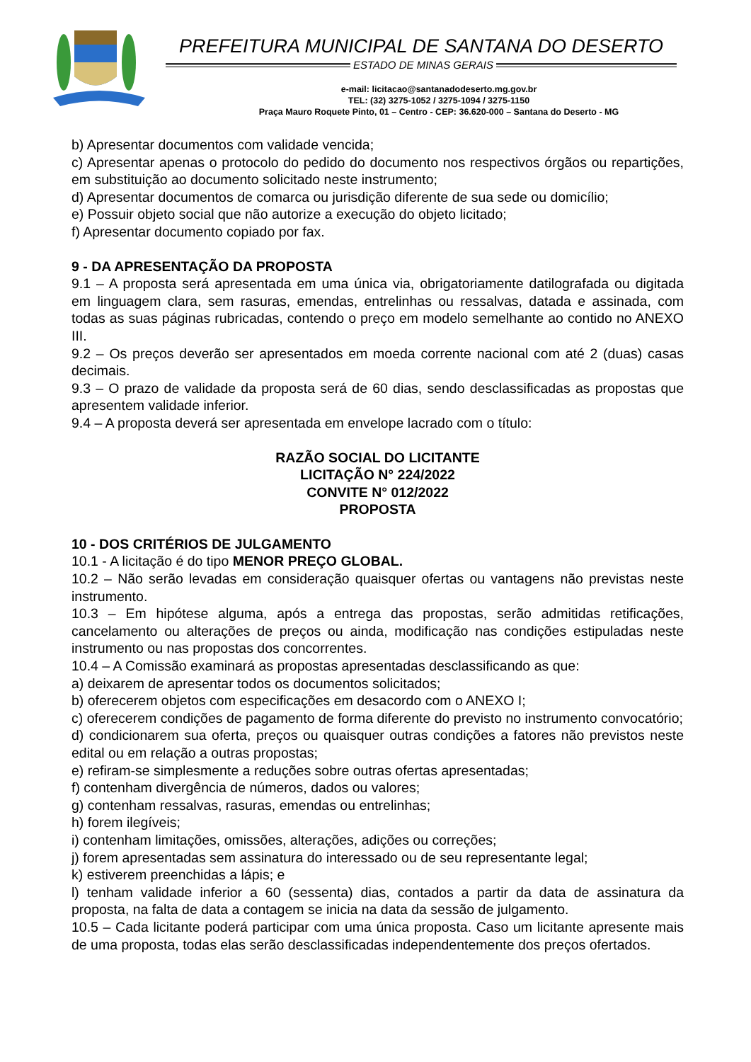PREFEITURA MUNICIPAL DE SANTANA DO DESERTO
ESTADO DE MINAS GERAIS
e-mail: licitacao@santanadodeserto.mg.gov.br
TEL: (32) 3275-1052 / 3275-1094 / 3275-1150
Praça Mauro Roquete Pinto, 01 – Centro - CEP: 36.620-000 – Santana do Deserto - MG
b) Apresentar documentos com validade vencida;
c) Apresentar apenas o protocolo do pedido do documento nos respectivos órgãos ou repartições, em substituição ao documento solicitado neste instrumento;
d) Apresentar documentos de comarca ou jurisdição diferente de sua sede ou domicílio;
e) Possuir objeto social que não autorize a execução do objeto licitado;
f) Apresentar documento copiado por fax.
9 - DA APRESENTAÇÃO DA PROPOSTA
9.1 – A proposta será apresentada em uma única via, obrigatoriamente datilografada ou digitada em linguagem clara, sem rasuras, emendas, entrelinhas ou ressalvas, datada e assinada, com todas as suas páginas rubricadas, contendo o preço em modelo semelhante ao contido no ANEXO III.
9.2 – Os preços deverão ser apresentados em moeda corrente nacional com até 2 (duas) casas decimais.
9.3 – O prazo de validade da proposta será de 60 dias, sendo desclassificadas as propostas que apresentem validade inferior.
9.4 – A proposta deverá ser apresentada em envelope lacrado com o título:
RAZÃO SOCIAL DO LICITANTE
LICITAÇÃO N° 224/2022
CONVITE N° 012/2022
PROPOSTA
10 - DOS CRITÉRIOS DE JULGAMENTO
10.1 - A licitação é do tipo MENOR PREÇO GLOBAL.
10.2 – Não serão levadas em consideração quaisquer ofertas ou vantagens não previstas neste instrumento.
10.3 – Em hipótese alguma, após a entrega das propostas, serão admitidas retificações, cancelamento ou alterações de preços ou ainda, modificação nas condições estipuladas neste instrumento ou nas propostas dos concorrentes.
10.4 – A Comissão examinará as propostas apresentadas desclassificando as que:
a) deixarem de apresentar todos os documentos solicitados;
b) oferecerem objetos com especificações em desacordo com o ANEXO I;
c) oferecerem condições de pagamento de forma diferente do previsto no instrumento convocatório;
d) condicionarem sua oferta, preços ou quaisquer outras condições a fatores não previstos neste edital ou em relação a outras propostas;
e) refiram-se simplesmente a reduções sobre outras ofertas apresentadas;
f) contenham divergência de números, dados ou valores;
g) contenham ressalvas, rasuras, emendas ou entrelinhas;
h) forem ilegíveis;
i) contenham limitações, omissões, alterações, adições ou correções;
j) forem apresentadas sem assinatura do interessado ou de seu representante legal;
k) estiverem preenchidas a lápis; e
l) tenham validade inferior a 60 (sessenta) dias, contados a partir da data de assinatura da proposta, na falta de data a contagem se inicia na data da sessão de julgamento.
10.5 – Cada licitante poderá participar com uma única proposta. Caso um licitante apresente mais de uma proposta, todas elas serão desclassificadas independentemente dos preços ofertados.